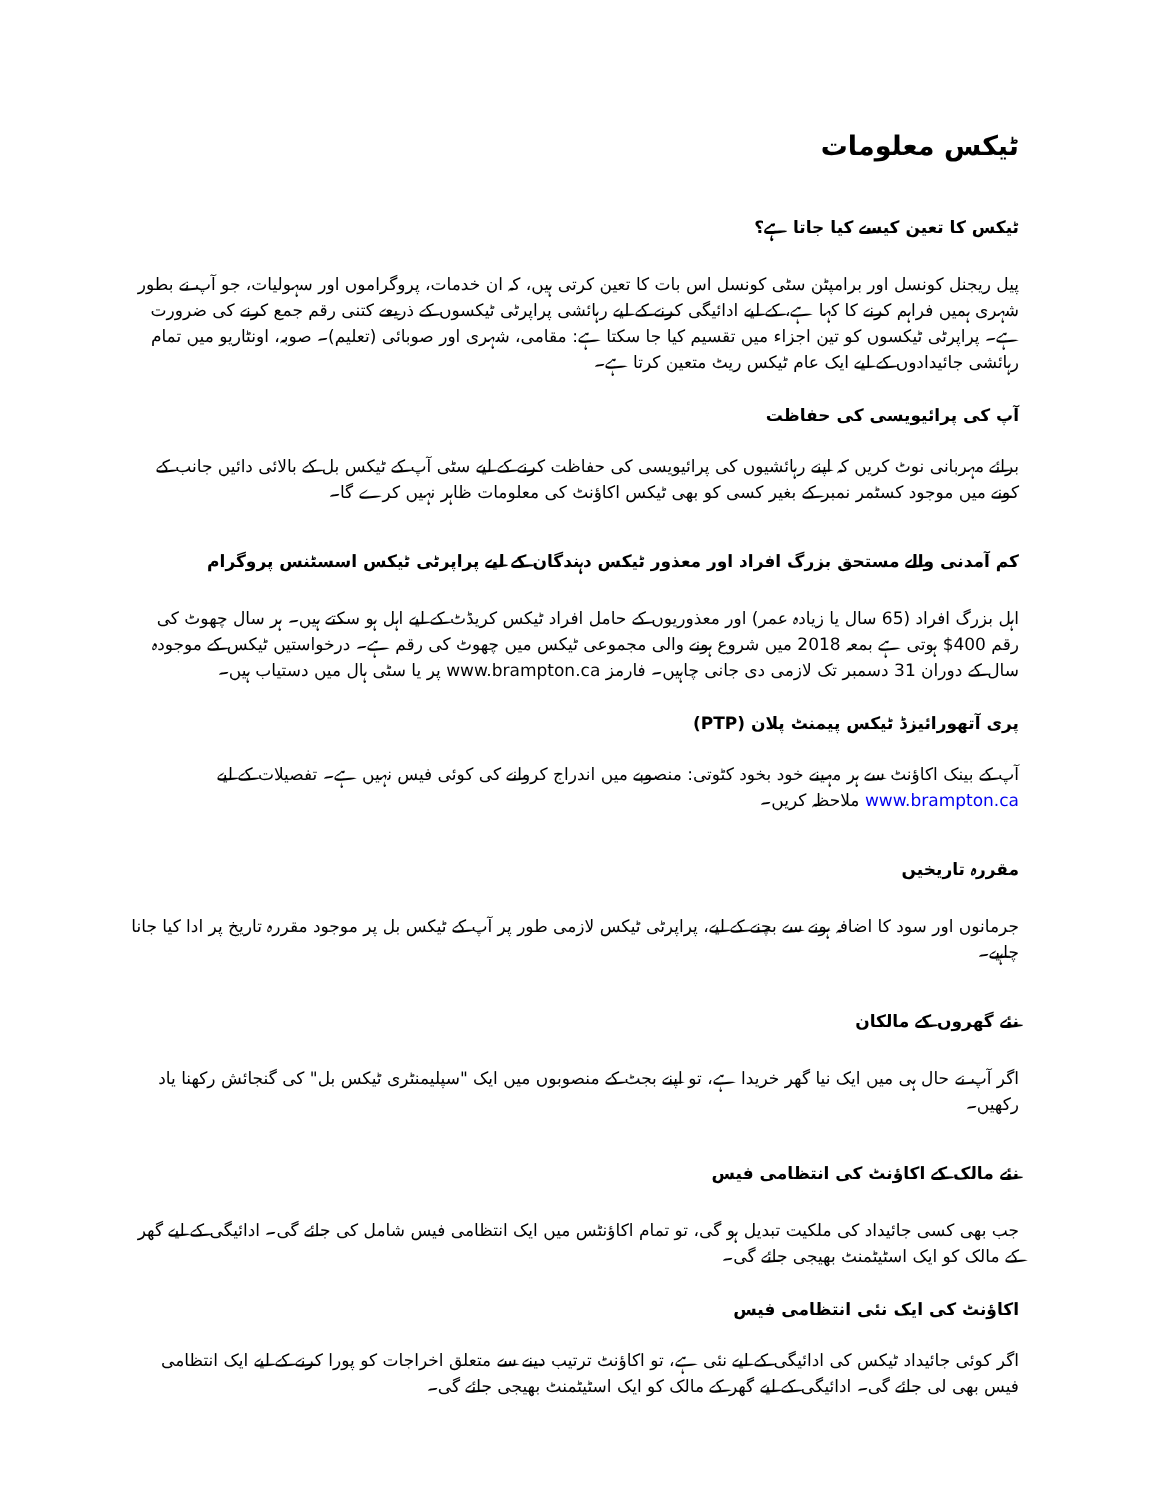ٹیکس معلومات
ٹیکس کا تعین کیسے کیا جاتا ہے؟
پیل ریجنل کونسل اور برامپٹن سٹی کونسل اس بات کا تعین کرتی ہیں، کہ ان خدمات، پروگراموں اور سہولیات، جو آپ نے بطور شہری ہمیں فراہم کرنے کا کہا ہے، کے لیے ادائیگی کرنے کے لیے رہائشی پراپرٹی ٹیکسوں کے ذریعے کتنی رقم جمع کرنے کی ضرورت ہے۔ پراپرٹی ٹیکسوں کو تین اجزاء میں تقسیم کیا جا سکتا ہے: مقامی، شہری اور صوبائی (تعلیم)۔ صوبہ، اونٹاریو میں تمام رہائشی جائیدادوں کے لیے ایک عام ٹیکس ریٹ متعین کرتا ہے۔
آپ کی پرائیویسی کی حفاظت
برائے مہربانی نوٹ کریں کہ اپنے رہائشیوں کی پرائیویسی کی حفاظت کرنے کے لیے سٹی آپ کے ٹیکس بل کے بالائی دائیں جانب کے کونے میں موجود کسٹمر نمبر کے بغیر کسی کو بھی ٹیکس اکاؤنٹ کی معلومات ظاہر نہیں کرے گا۔
کم آمدنی والے مستحق بزرگ افراد اور معذور ٹیکس دہندگان کے لیے پراپرٹی ٹیکس اسسٹنس پروگرام
اہل بزرگ افراد (65 سال یا زیادہ عمر) اور معذوریوں کے حامل افراد ٹیکس کریڈٹ کے لیے اہل ہو سکتے ہیں۔ ہر سال چھوٹ کی رقم ‎$400 ہوتی ہے بمعہ 2018 میں شروع ہونے والی مجموعی ٹیکس میں چھوٹ کی رقم ہے۔ درخواستیں ٹیکس کے موجودہ سال کے دوران 31 دسمبر تک لازمی دی جانی چاہیں۔ فارمز www.brampton.ca پر یا سٹی ہال میں دستیاب ہیں۔
پری آتھورائیزڈ ٹیکس پیمنٹ پلان (PTP)
آپ کے بینک اکاؤنٹ سے ہر مہینے خود بخود کٹوتی: منصوبے میں اندراج کروانے کی کوئی فیس نہیں ہے۔ تفصیلات کے لیے www.brampton.ca ملاحظہ کریں۔
مقررہ تاریخیں
جرمانوں اور سود کا اضافہ ہونے سے بچنے کے لیے، پراپرٹی ٹیکس لازمی طور پر آپ کے ٹیکس بل پر موجود مقررہ تاریخ پر ادا کیا جانا چاہیے۔
نئے گھروں کے مالکان
اگر آپ نے حال ہی میں ایک نیا گھر خریدا ہے، تو اپنے بجٹ کے منصوبوں میں ایک "سپلیمنٹری ٹیکس بل" کی گنجائش رکھنا یاد رکھیں۔
نئے مالک کے اکاؤنٹ کی انتظامی فیس
جب بھی کسی جائیداد کی ملکیت تبدیل ہو گی، تو تمام اکاؤنٹس میں ایک انتظامی فیس شامل کی جائے گی۔ ادائیگی کے لیے گھر کے مالک کو ایک اسٹیٹمنٹ بھیجی جائے گی۔
اکاؤنٹ کی ایک نئی انتظامی فیس
اگر کوئی جائیداد ٹیکس کی ادائیگی کے لیے نئی ہے، تو اکاؤنٹ ترتیب دینے سے متعلق اخراجات کو پورا کرنے کے لیے ایک انتظامی فیس بھی لی جائے گی۔ ادائیگی کے لیے گھر کے مالک کو ایک اسٹیٹمنٹ بھیجی جائے گی۔